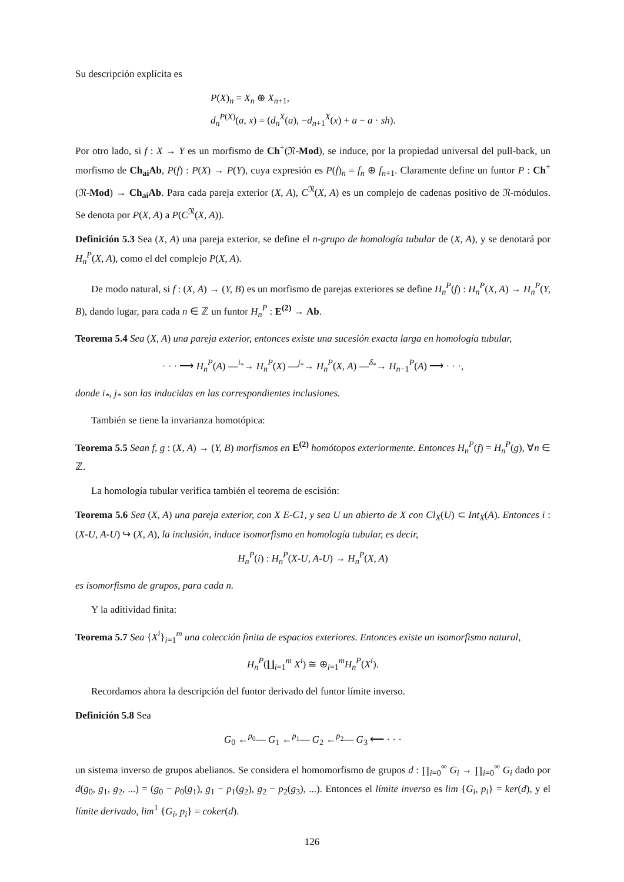Su descripción explícita es
P(X)<sub>n</sub> = X<sub>n</sub> ⊕ X<sub>n+1</sub>,
d<sub>n</sub><sup>P(X)</sup>(a, x) = (d<sub>n</sub><sup>X</sup>(a), −d<sub>n+1</sub><sup>X</sup>(x) + a − a · sh).
Por otro lado, si f : X → Y es un morfismo de Ch<sup>+</sup>(𝔑-Mod), se induce, por la propiedad universal del pull-back, un morfismo de Ch<sub>ai</sub>Ab, P(f) : P(X) → P(Y), cuya expresión es P(f)<sub>n</sub> = f<sub>n</sub> ⊕ f<sub>n+1</sub>. Claramente define un funtor P : Ch<sup>+</sup>(𝔑-Mod) → Ch<sub>ai</sub>Ab. Para cada pareja exterior (X, A), C<sup>𝔑</sup>(X, A) es un complejo de cadenas positivo de 𝔑-módulos. Se denota por P(X, A) a P(C<sup>𝔑</sup>(X, A)).
Definición 5.3 Sea (X, A) una pareja exterior, se define el n-grupo de homología tubular de (X, A), y se denotará por H<sub>n</sub><sup>P</sup>(X, A), como el del complejo P(X, A).
De modo natural, si f : (X, A) → (Y, B) es un morfismo de parejas exteriores se define H<sub>n</sub><sup>P</sup>(f) : H<sub>n</sub><sup>P</sup>(X, A) → H<sub>n</sub><sup>P</sup>(Y, B), dando lugar, para cada n ∈ ℤ un funtor H<sub>n</sub><sup>P</sup> : E<sup>(2)</sup> → Ab.
Teorema 5.4 Sea (X, A) una pareja exterior, entonces existe una sucesión exacta larga en homología tubular,
· · · ⟶ H<sub>n</sub><sup>P</sup>(A) —<sup>i<sub>*</sub></sup>→ H<sub>n</sub><sup>P</sup>(X) —<sup>j<sub>*</sub></sup>→ H<sub>n</sub><sup>P</sup>(X, A) —<sup>δ<sub>*</sub></sup>→ H<sub>n−1</sub><sup>P</sup>(A) ⟶ · · ·,
donde i<sub>*</sub>, j<sub>*</sub> son las inducidas en las correspondientes inclusiones.
También se tiene la invarianza homotópica:
Teorema 5.5 Sean f, g : (X, A) → (Y, B) morfismos en E<sup>(2)</sup> homótopos exteriormente. Entonces H<sub>n</sub><sup>P</sup>(f) = H<sub>n</sub><sup>P</sup>(g), ∀n ∈ ℤ.
La homología tubular verifica también el teorema de escisión:
Teorema 5.6 Sea (X, A) una pareja exterior, con X E-C1, y sea U un abierto de X con Cl<sub>X</sub>(U) ⊂ Int<sub>X</sub>(A). Entonces i : (X-U, A-U) ↪ (X, A), la inclusión, induce isomorfismo en homología tubular, es decir,
H<sub>n</sub><sup>P</sup>(i) : H<sub>n</sub><sup>P</sup>(X-U, A-U) → H<sub>n</sub><sup>P</sup>(X, A)
es isomorfismo de grupos, para cada n.
Y la aditividad finita:
Teorema 5.7 Sea {X<sup>i</sup>}<sub>i=1</sub><sup>m</sup> una colección finita de espacios exteriores. Entonces existe un isomorfismo natural,
H<sub>n</sub><sup>P</sup>(∐<sub>i=1</sub><sup>m</sup> X<sup>i</sup>) ≅ ⊕<sub>i=1</sub><sup>m</sup>H<sub>n</sub><sup>P</sup>(X<sup>i</sup>).
Recordamos ahora la descripción del funtor derivado del funtor límite inverso.
Definición 5.8 Sea
G<sub>0</sub> ←<sup>p<sub>0</sub></sup>— G<sub>1</sub> ←<sup>p<sub>1</sub></sup>— G<sub>2</sub> ←<sup>p<sub>2</sub></sup>— G<sub>3</sub> ⟵ · · ·
un sistema inverso de grupos abelianos. Se considera el homomorfismo de grupos d : ∏<sub>i=0</sub><sup>∞</sup> G<sub>i</sub> → ∏<sub>i=0</sub><sup>∞</sup> G<sub>i</sub> dado por d(g<sub>0</sub>, g<sub>1</sub>, g<sub>2</sub>, ...) = (g<sub>0</sub> − p<sub>0</sub>(g<sub>1</sub>), g<sub>1</sub> − p<sub>1</sub>(g<sub>2</sub>), g<sub>2</sub> − p<sub>2</sub>(g<sub>3</sub>), ...). Entonces el límite inverso es lim {G<sub>i</sub>, p<sub>i</sub>} = ker(d), y el límite derivado, lim<sup>1</sup> {G<sub>i</sub>, p<sub>i</sub>} = coker(d).
126